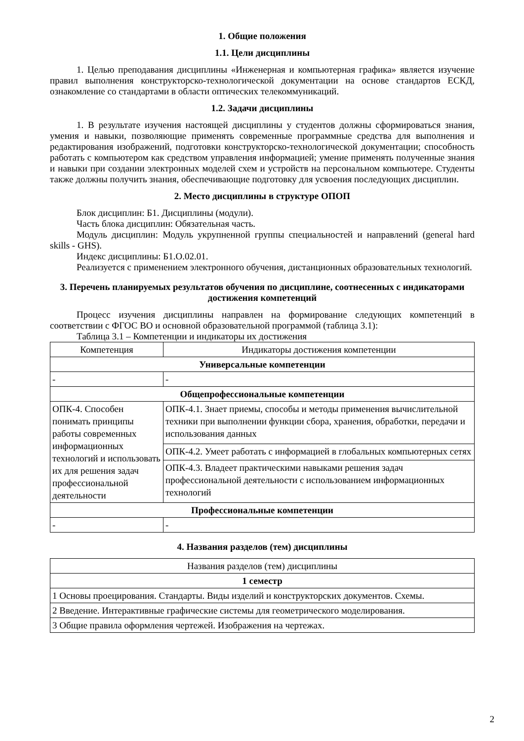1. Общие положения
1.1. Цели дисциплины
1. Целью преподавания дисциплины «Инженерная и компьютерная графика» является изучение правил выполнения конструкторско-технологической документации на основе стандартов ЕСКД, ознакомление со стандартами в области оптических телекоммуникаций.
1.2. Задачи дисциплины
1. В результате изучения настоящей дисциплины у студентов должны сформироваться знания, умения и навыки, позволяющие применять современные программные средства для выполнения и редактирования изображений, подготовки конструкторско-технологической документации; способность работать с компьютером как средством управления информацией; умение применять полученные знания и навыки при создании электронных моделей схем и устройств на персональном компьютере. Студенты также должны получить знания, обеспечивающие подготовку для усвоения последующих дисциплин.
2. Место дисциплины в структуре ОПОП
Блок дисциплин: Б1. Дисциплины (модули).
Часть блока дисциплин: Обязательная часть.
Модуль дисциплин: Модуль укрупненной группы специальностей и направлений (general hard skills - GHS).
Индекс дисциплины: Б1.О.02.01.
Реализуется с применением электронного обучения, дистанционных образовательных технологий.
3. Перечень планируемых результатов обучения по дисциплине, соотнесенных с индикаторами достижения компетенций
Процесс изучения дисциплины направлен на формирование следующих компетенций в соответствии с ФГОС ВО и основной образовательной программой (таблица 3.1):
Таблица 3.1 – Компетенции и индикаторы их достижения
| Компетенция | Индикаторы достижения компетенции |
| --- | --- |
| Универсальные компетенции | |
| - | - |
| Общепрофессиональные компетенции | |
| ОПК-4. Способен понимать принципы работы современных информационных технологий и использовать их для решения задач профессиональной деятельности | ОПК-4.1. Знает приемы, способы и методы применения вычислительной техники при выполнении функции сбора, хранения, обработки, передачи и использования данных |
| | ОПК-4.2. Умеет работать с информацией в глобальных компьютерных сетях |
| | ОПК-4.3. Владеет практическими навыками решения задач профессиональной деятельности с использованием информационных технологий |
| Профессиональные компетенции | |
| - | - |
4. Названия разделов (тем) дисциплины
| Названия разделов (тем) дисциплины |
| --- |
| 1 семестр |
| 1 Основы проецирования. Стандарты. Виды изделий и конструкторских документов. Схемы. |
| 2 Введение. Интерактивные графические системы для геометрического моделирования. |
| 3 Общие правила оформления чертежей. Изображения на чертежах. |
2